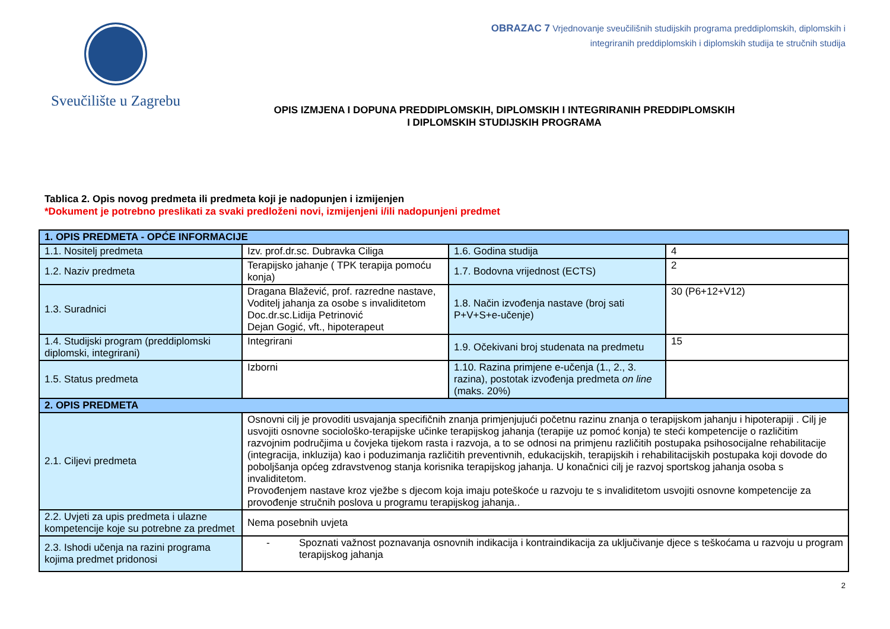Sveučilište u Zagrebu
OBRAZAC 7 Vrjednovanje sveučilišnih studijskih programa preddiplomskih, diplomskih i
integriranih preddiplomskih i diplomskih studija te stručnih studija
OPIS IZMJENA I DOPUNA PREDDIPLOMSKIH, DIPLOMSKIH I INTEGRIRANIH PREDDIPLOMSKIH
I DIPLOMSKIH STUDIJSKIH PROGRAMA
Tablica 2. Opis novog predmeta ili predmeta koji je nadopunjen i izmijenjen
*Dokument je potrebno preslikati za svaki predloženi novi, izmijenjeni i/ili nadopunjeni predmet
| 1. OPIS PREDMETA - OPĆE INFORMACIJE | | | |
| 1.1. Nositelj predmeta | Izv. prof.dr.sc. Dubravka Ciliga | 1.6. Godina studija | 4 |
| 1.2. Naziv predmeta | Terapijsko jahanje ( TPK terapija pomoću konja) | 1.7. Bodovna vrijednost (ECTS) | 2 |
| 1.3. Suradnici | Dragana Blažević, prof. razredne nastave, Voditelj jahanja za osobe s invaliditetom Doc.dr.sc.Lidija Petrinović Dejan Gogić, vft., hipoterapeut | 1.8. Način izvođenja nastave (broj sati P+V+S+e-učenje) | 30 (P6+12+V12) |
| 1.4. Studijski program (preddiplomski diplomski, integrirani) | Integrirani | 1.9. Očekivani broj studenata na predmetu | 15 |
| 1.5. Status predmeta | Izborni | 1.10. Razina primjene e-učenja (1., 2., 3. razina), postotak izvođenja predmeta on line (maks. 20%) | |
| 2. OPIS PREDMETA | | | |
| 2.1. Ciljevi predmeta | Osnovni cilj je provoditi usvajanja specifičnih znanja primjenjujući početnu razinu znanja o terapijskom jahanju i hipoterapiji . Cilj je usvojiti osnovne sociološko-terapijske učinke terapijskog jahanja (terapije uz pomoć konja) te steći kompetencije o različitim razvojnim područjima u čovjeka tijekom rasta i razvoja, a to se odnosi na primjenu različitih postupaka psihosocijalne rehabilitacije (integracija, inkluzija) kao i poduzimanja različitih preventivnih, edukacijskih, terapijskih i rehabilitacijskih postupaka koji dovode do poboljšanja općeg zdravstvenog stanja korisnika terapijskog jahanja. U konačnici cilj je razvoj sportskog jahanja osoba s invaliditetom. Provođenjem nastave kroz vježbe s djecom koja imaju poteškoće u razvoju te s invaliditetom usvojiti osnovne kompetencije za provođenje stručnih poslova u programu terapijskog jahanja.. | | |
| 2.2. Uvjeti za upis predmeta i ulazne kompetencije koje su potrebne za predmet | Nema posebnih uvjeta | | |
| 2.3. Ishodi učenja na razini programa kojima predmet pridonosi | - Spoznati važnost poznavanja osnovnih indikacija i kontraindikacija za uključivanje djece s teškoćama u razvoju u program terapijskog jahanja | | |
2